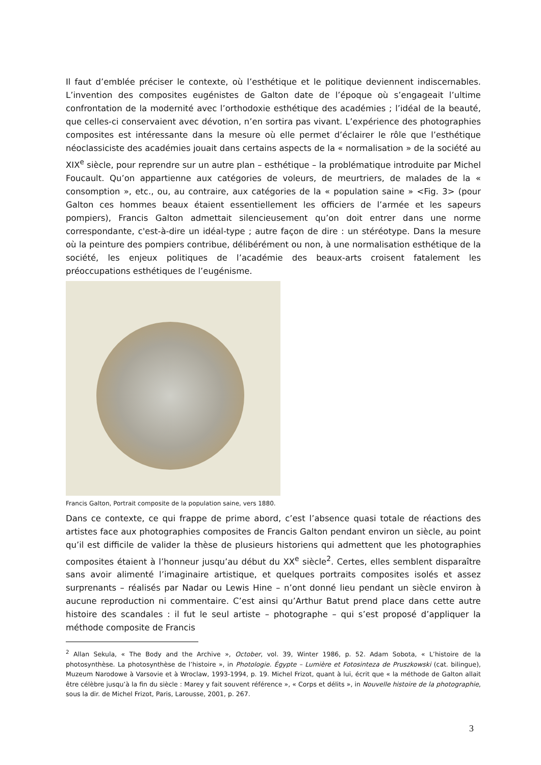Il faut d’emblée préciser le contexte, où l’esthétique et le politique deviennent indiscernables. L’invention des composites eugénistes de Galton date de l’époque où s’engageait l’ultime confrontation de la modernité avec l’orthodoxie esthétique des académies ; l’idéal de la beauté, que celles-ci conservaient avec dévotion, n’en sortira pas vivant. L’expérience des photographies composites est intéressante dans la mesure où elle permet d’éclairer le rôle que l’esthétique néoclassiciste des académies jouait dans certains aspects de la « normalisation » de la société au XIX<sup>e</sup> siècle, pour reprendre sur un autre plan – esthétique – la problématique introduite par Michel Foucault. Qu’on appartienne aux catégories de voleurs, de meurtriers, de malades de la « consomption », etc., ou, au contraire, aux catégories de la « population saine » <Fig. 3> (pour Galton ces hommes beaux étaient essentiellement les officiers de l’armée et les sapeurs pompiers), Francis Galton admettait silencieusement qu’on doit entrer dans une norme correspondante, c'est-à-dire un idéal-type ; autre façon de dire : un stéréotype. Dans la mesure où la peinture des pompiers contribue, délibérément ou non, à une normalisation esthétique de la société, les enjeux politiques de l’académie des beaux-arts croisent fatalement les préoccupations esthétiques de l’eugénisme.
Francis Galton, Portrait composite de la population saine, vers 1880.
Dans ce contexte, ce qui frappe de prime abord, c’est l’absence quasi totale de réactions des artistes face aux photographies composites de Francis Galton pendant environ un siècle, au point qu’il est difficile de valider la thèse de plusieurs historiens qui admettent que les photographies composites étaient à l’honneur jusqu’au début du XX<sup>e</sup> siècle<sup>2</sup>. Certes, elles semblent disparaître sans avoir alimenté l’imaginaire artistique, et quelques portraits composites isolés et assez surprenants – réalisés par Nadar ou Lewis Hine – n’ont donné lieu pendant un siècle environ à aucune reproduction ni commentaire. C’est ainsi qu’Arthur Batut prend place dans cette autre histoire des scandales : il fut le seul artiste – photographe – qui s’est proposé d’appliquer la méthode composite de Francis
<sup>2</sup> Allan Sekula, « The Body and the Archive », October, vol. 39, Winter 1986, p. 52. Adam Sobota, « L’histoire de la photosynthèse. La photosynthèse de l’histoire », in Photologie. Égypte – Lumière et Fotosinteza de Pruszkowski (cat. bilingue), Muzeum Narodowe à Varsovie et à Wroclaw, 1993-1994, p. 19. Michel Frizot, quant à lui, écrit que « la méthode de Galton allait être célèbre jusqu’à la fin du siècle : Marey y fait souvent référence », « Corps et délits », in Nouvelle histoire de la photographie, sous la dir. de Michel Frizot, Paris, Larousse, 2001, p. 267.
3